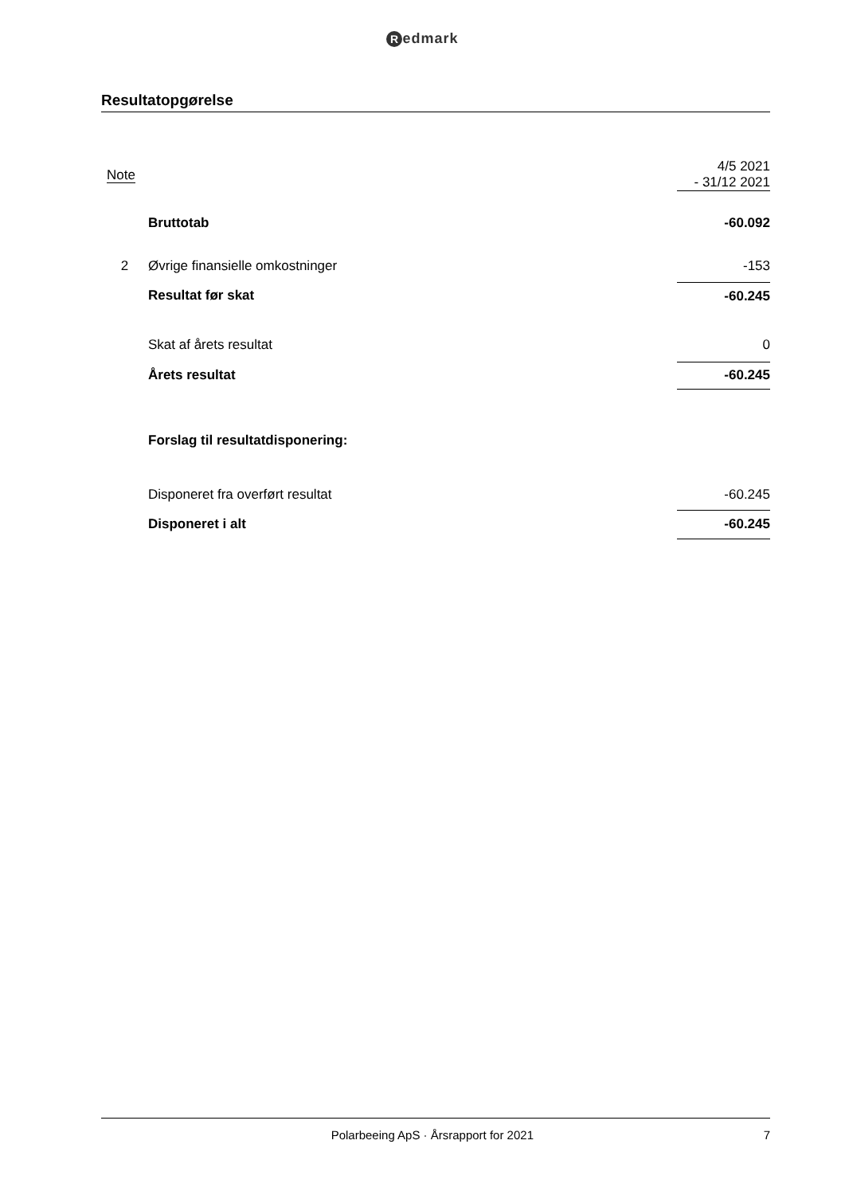Redmark
Resultatopgørelse
| Note | | 4/5 2021 - 31/12 2021 |
| --- | --- | --- |
| | Bruttotab | -60.092 |
| 2 | Øvrige finansielle omkostninger | -153 |
| | Resultat før skat | -60.245 |
| | Skat af årets resultat | 0 |
| | Årets resultat | -60.245 |
| | Forslag til resultatdisponering: | |
| | Disponeret fra overført resultat | -60.245 |
| | Disponeret i alt | -60.245 |
Polarbeeing ApS · Årsrapport for 2021
7